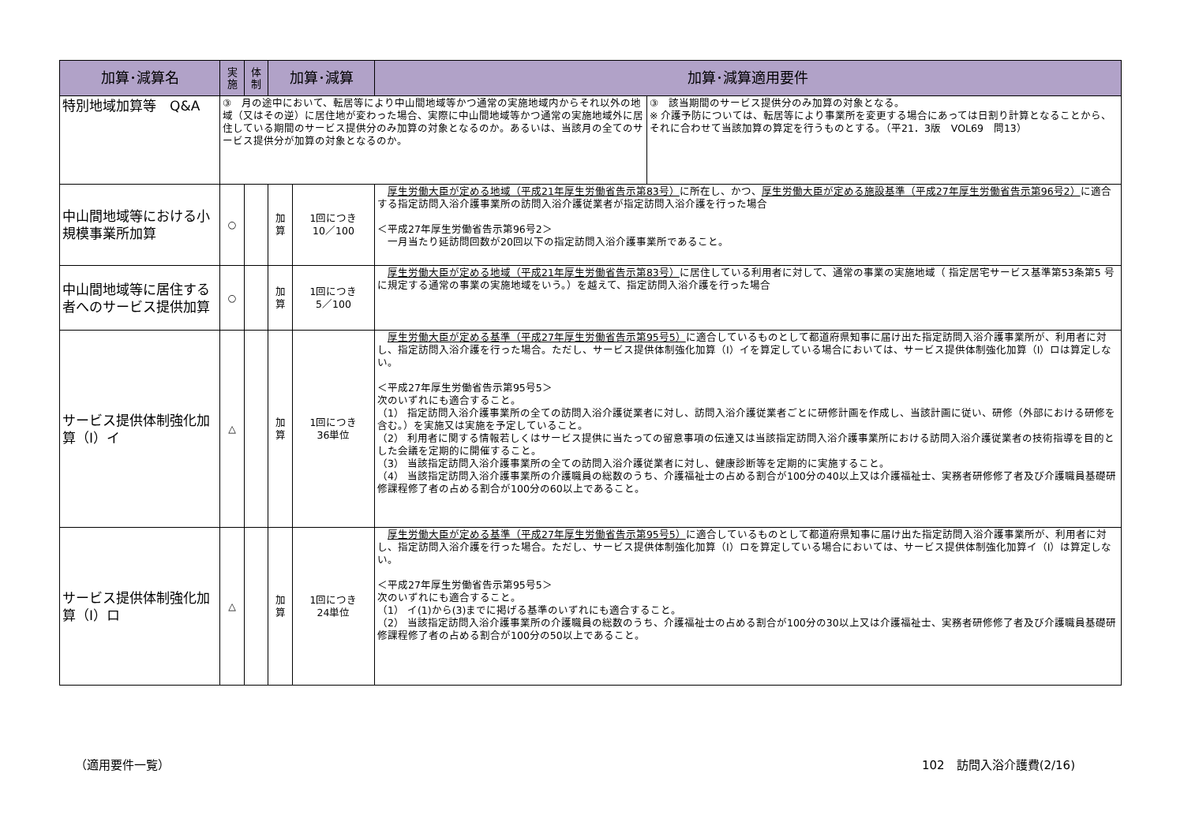| 加算･減算名 | 実 施 | 体 制 | 加算･減算 | | 加算･減算適用要件 | |
| --- | --- | --- | --- | --- | --- | --- |
| 特別地域加算等 Q&A | ③ 月の途中において、転居等により中山間地域等かつ通常の実施地域内からそれ以外の地域（又はその逆）に居住地が変わった場合、実際に中山間地域等かつ通常の実施地域外に居住している期間のサービス提供分のみ加算の対象となるのか。あるいは、当該月の全てのサービス提供分が加算の対象となるのか。 | | | | | ③ 該当期間のサービス提供分のみ加算の対象となる。 ※ 介護予防については、転居等により事業所を変更する場合にあっては日割り計算となることから、それに合わせて当該加算の算定を行うものとする。（平21．3版 VOL69 問13） |
| 中山間地域等における小規模事業所加算 | ○ | | 加 算 | 1回につき 10／100 | 厚生労働大臣が定める地域（平成21年厚生労働省告示第83号） に所在し、かつ、 厚生労働大臣が定める施設基準（平成27年厚生労働省告示第96号2） に適合する指定訪問入浴介護事業所の訪問入浴介護従業者が指定訪問入浴介護を行った場合 ＜平成27年厚生労働省告示第96号2＞ 一月当たり延訪問回数が20回以下の指定訪問入浴介護事業所であること。 | |
| 中山間地域等に居住する者へのサービス提供加算 | ○ | | 加 算 | 1回につき 5／100 | 厚生労働大臣が定める地域（平成21年厚生労働省告示第83号） に居住している利用者に対して、通常の事業の実施地域（ 指定居宅サービス基準第53条第5 号に規定する通常の事業の実施地域をいう。）を越えて、指定訪問入浴介護を行った場合 | |
| サービス提供体制強化加算（Ⅰ）イ | △ | | 加 算 | 1回につき 36単位 | 厚生労働大臣が定める基準（平成27年厚生労働省告示第95号5） に適合しているものとして都道府県知事に届け出た指定訪問入浴介護事業所が、利用者に対し、指定訪問入浴介護を行った場合。ただし、サービス提供体制強化加算（Ⅰ）イを算定している場合においては、サービス提供体制強化加算（Ⅰ）ロは算定しない。 ＜平成27年厚生労働省告示第95号5＞ 次のいずれにも適合すること。 （1） 指定訪問入浴介護事業所の全ての訪問入浴介護従業者に対し、訪問入浴介護従業者ごとに研修計画を作成し、当該計画に従い、研修（外部における研修を含む。）を実施又は実施を予定していること。 （2） 利用者に関する情報若しくはサービス提供に当たっての留意事項の伝達又は当該指定訪問入浴介護事業所における訪問入浴介護従業者の技術指導を目的とした会議を定期的に開催すること。 （3） 当該指定訪問入浴介護事業所の全ての訪問入浴介護従業者に対し、健康診断等を定期的に実施すること。 （4） 当該指定訪問入浴介護事業所の介護職員の総数のうち、介護福祉士の占める割合が100分の40以上又は介護福祉士、実務者研修修了者及び介護職員基礎研修課程修了者の占める割合が100分の60以上であること。 | |
| サービス提供体制強化加算（Ⅰ）ロ | △ | | 加 算 | 1回につき 24単位 | 厚生労働大臣が定める基準（平成27年厚生労働省告示第95号5） に適合しているものとして都道府県知事に届け出た指定訪問入浴介護事業所が、利用者に対し、指定訪問入浴介護を行った場合。ただし、サービス提供体制強化加算（Ⅰ）ロを算定している場合においては、サービス提供体制強化加算イ（Ⅰ）は算定しない。 ＜平成27年厚生労働省告示第95号5＞ 次のいずれにも適合すること。 （1） イ(1)から(3)までに掲げる基準のいずれにも適合すること。 （2） 当該指定訪問入浴介護事業所の介護職員の総数のうち、介護福祉士の占める割合が100分の30以上又は介護福祉士、実務者研修修了者及び介護職員基礎研修課程修了者の占める割合が100分の50以上であること。 | |
（適用要件一覧） 102　訪問入浴介護費(2/16)